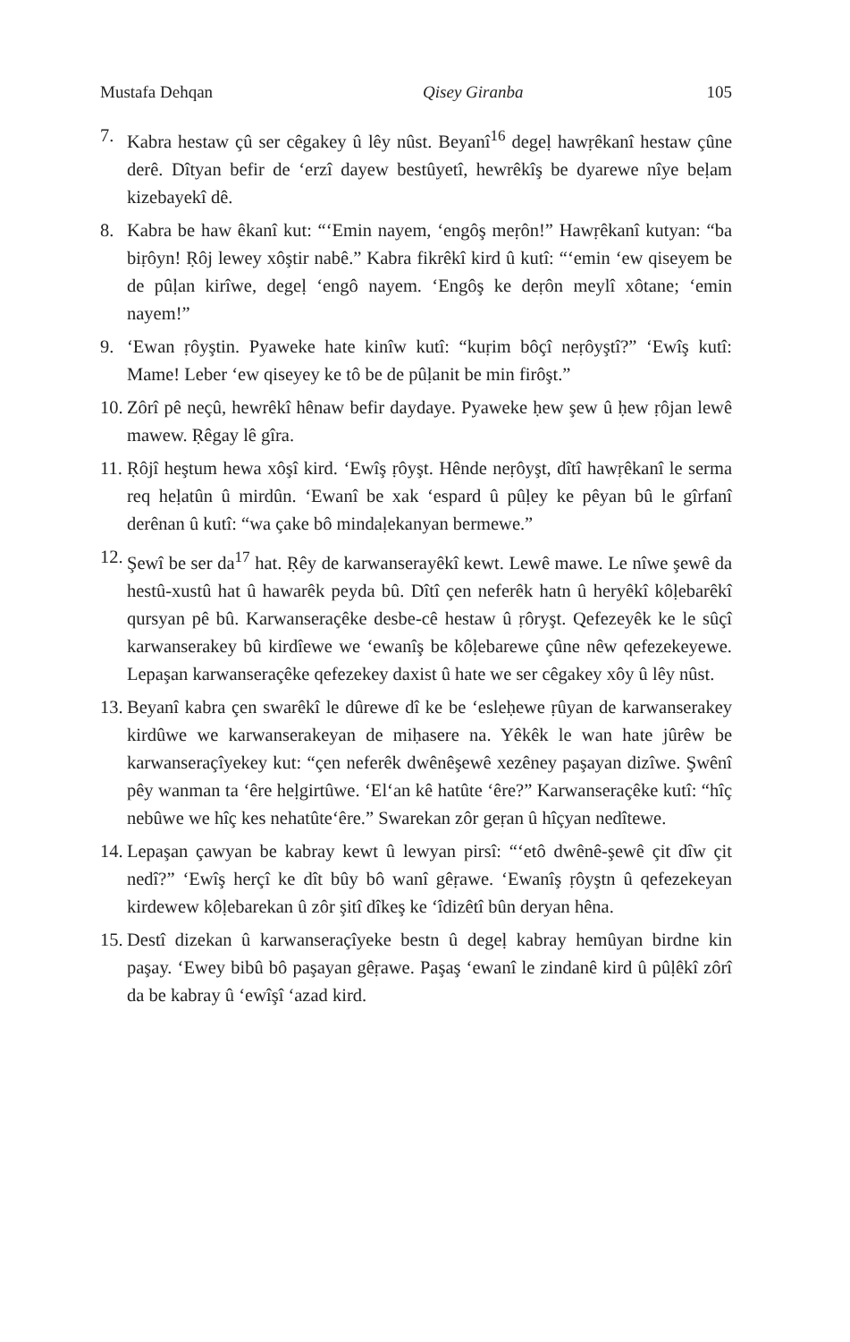Mustafa Dehqan Qisey Giranba 105
7. Kabra hestaw çû ser cêgakey û lêy nûst. Beyanî<sup>16</sup> degeḷ hawṛêkanî hestaw çûne derê. Dîtyan befir de ‘erzî dayew bestûyetî, hewrêkîş be dyarewe nîye beḷam kizebayekî dê.
8. Kabra be haw êkanî kut: “‘Emin nayem, ‘engôş meṛôn!” Hawṛêkanî kutyan: “ba biṛôyn! Ṛôj lewey xôştir nabê.” Kabra fikrêkî kird û kutî: “‘emin ‘ew qiseyem be de pûḷan kirîwe, degeḷ ‘engô nayem. ‘Engôş ke deṛôn meylî xôtane; ‘emin nayem!”
9. ‘Ewan ṛôyştin. Pyaweke hate kinîw kutî: “kuṛim bôçî neṛôyştî?” ‘Ewîş kutî: Mame! Leber ‘ew qiseyey ke tô be de pûḷanit be min firôşt.”
10. Zôrî pê neçû, hewrêkî hênaw befir daydaye. Pyaweke ḥew şew û ḥew ṛôjan lewê mawew. Ṛêgay lê gîra.
11. Ṛôjî heştum hewa xôşî kird. ‘Ewîş ṛôyşt. Hênde neṛôyşt, dîtî hawṛêkanî le serma req heḷatûn û mirdûn. ‘Ewanî be xak ‘espard û pûḷey ke pêyan bû le gîrfanî derênan û kutî: “wa çake bô mindaḷekanyan bermewe.”
12. Şewî be ser da<sup>17</sup> hat. Ṛêy de karwanserayêkî kewt. Lewê mawe. Le nîwe şewê da hestû-xustû hat û hawarêk peyda bû. Dîtî çen neferêk hatn û heryêkî kôḷebarêkî qursyan pê bû. Karwanseraçêke desbe-cê hestaw û ṛôryşt. Qefezeyêk ke le sûçî karwanserakey bû kirdîewe we ‘ewanîş be kôḷebarewe çûne nêw qefezekeyewe. Lepaşan karwanseraçêke qefezekey daxist û hate we ser cêgakey xôy û lêy nûst.
13. Beyanî kabra çen swarêkî le dûrewe dî ke be ‘esleḥewe ṛûyan de karwanserakey kirdûwe we karwanserakeyan de miḥasere na. Yêkêk le wan hate jûrêw be karwanseraçîyekey kut: “çen neferêk dwênêşewê xezêney paşayan dizîwe. Şwênî pêy wanman ta ‘êre heḷgirtûwe. ‘El‘an kê hatûte ‘êre?” Karwanseraçêke kutî: “hîç nebûwe we hîç kes nehatûte‘êre.” Swarekan zôr geṛan û hîçyan nedîtewe.
14. Lepaşan çawyan be kabray kewt û lewyan pirsî: “‘etô dwênê-şewê çit dîw çit nedî?” ‘Ewîş herçî ke dît bûy bô wanî gêṛawe. ‘Ewanîş ṛôyştn û qefezekeyan kirdewew kôḷebarekan û zôr şitî dîkeş ke ‘îdizêtî bûn deryan hêna.
15. Destî dizekan û karwanseraçîyeke bestn û degeḷ kabray hemûyan birdne kin paşay. ‘Ewey bibû bô paşayan gêṛawe. Paşaş ‘ewanî le zindanê kird û pûḷêkî zôrî da be kabray û ‘ewîşî ‘azad kird.